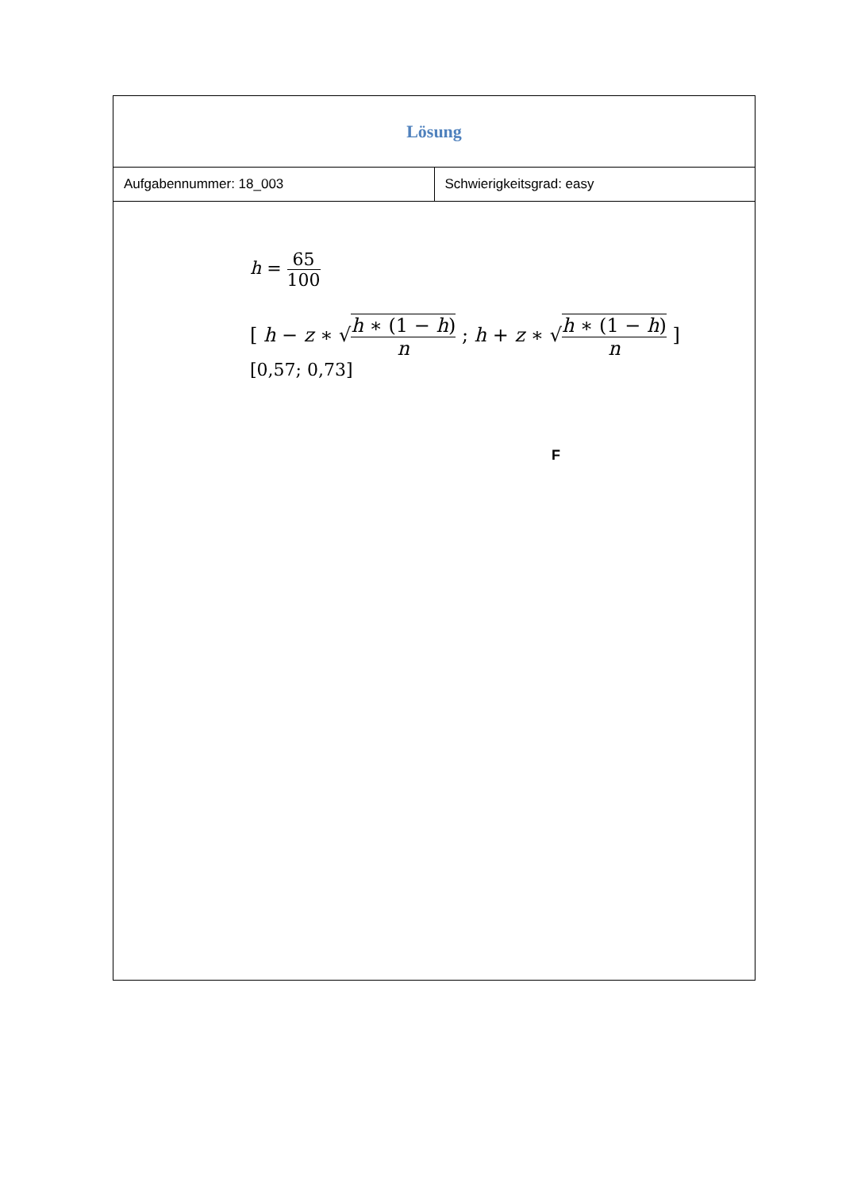| Lösung | |
| Aufgabennummer: 18_003 | Schwierigkeitsgrad: easy |
| h = 65 100 [ h − z ∗ √ h ∗ (1 − h ) n ; h + z ∗ √ h ∗ (1 − h ) n ] [0,57; 0,73] F | |